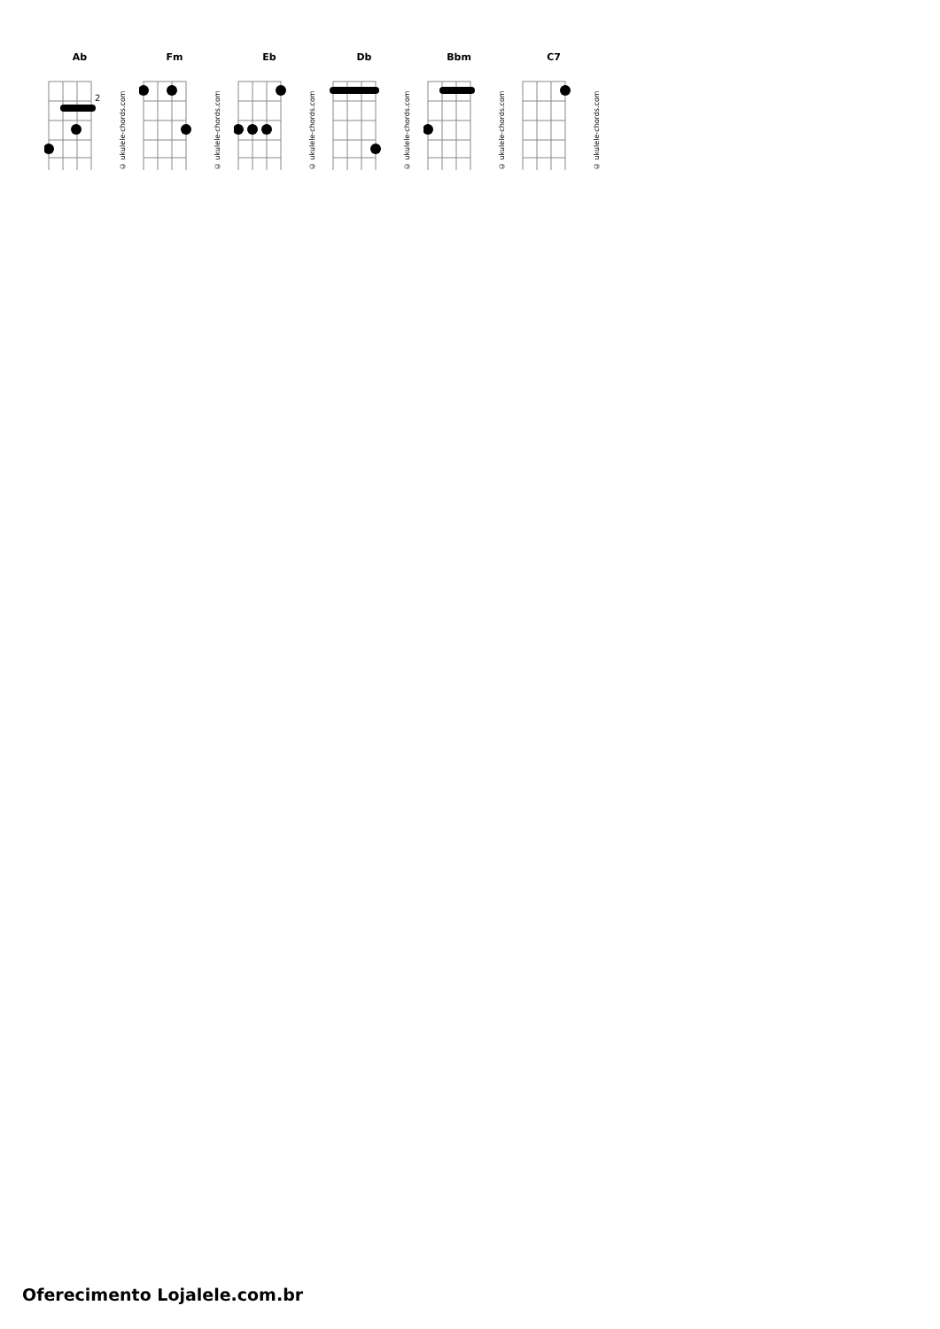Ab
2
© ukulele-chords.com
Fm
© ukulele-chords.com
Eb
© ukulele-chords.com
Db
© ukulele-chords.com
Bbm
© ukulele-chords.com
C7
© ukulele-chords.com
Oferecimento Lojalele.com.br